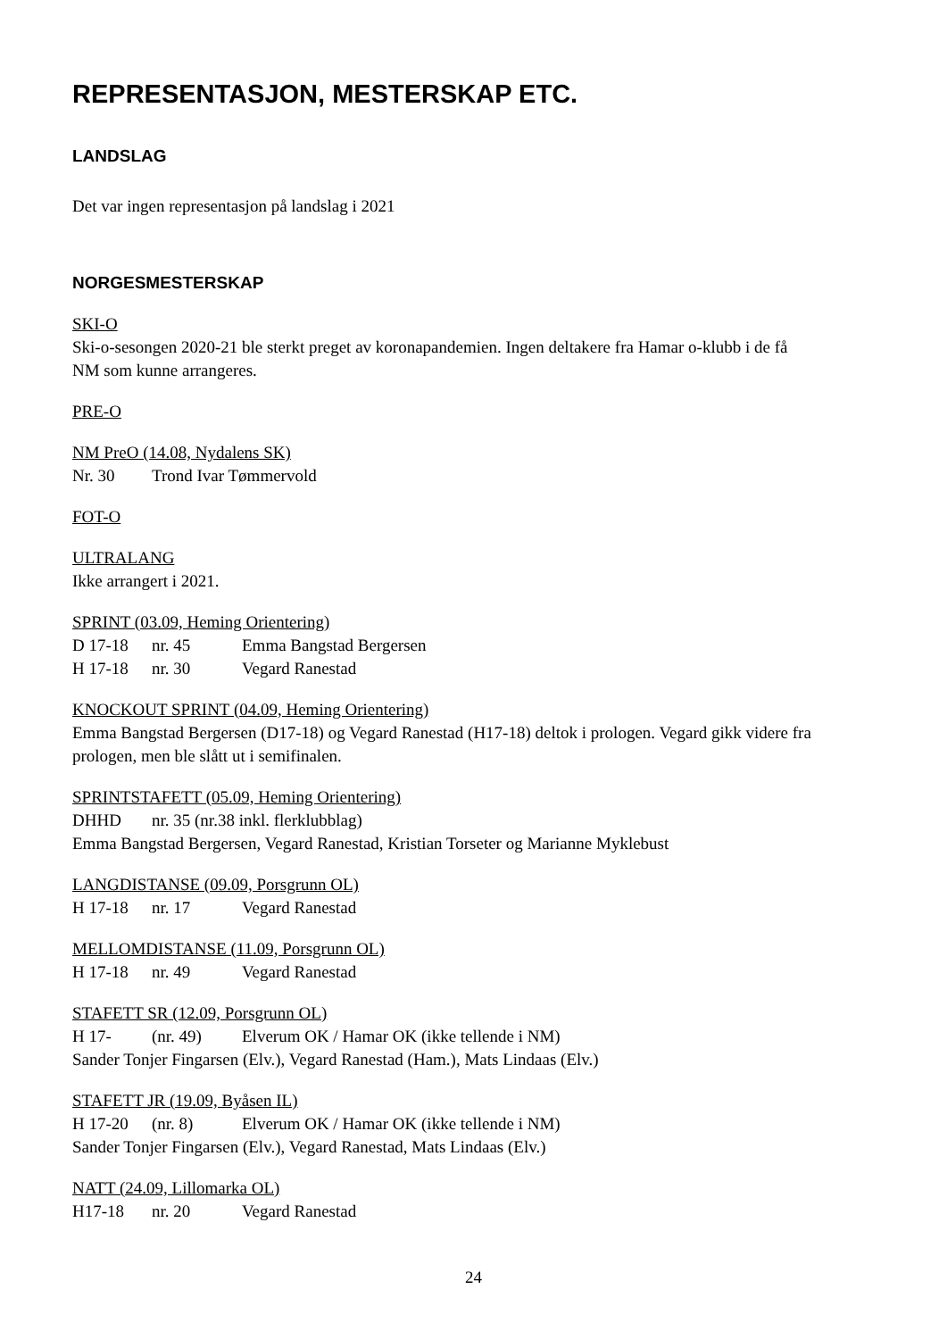REPRESENTASJON, MESTERSKAP ETC.
LANDSLAG
Det var ingen representasjon på landslag i 2021
NORGESMESTERSKAP
SKI-O
Ski-o-sesongen 2020-21 ble sterkt preget av koronapandemien. Ingen deltakere fra Hamar o-klubb i de få NM som kunne arrangeres.
PRE-O
NM PreO (14.08, Nydalens SK)
Nr. 30 Trond Ivar Tømmervold
FOT-O
ULTRALANG
Ikke arrangert i 2021.
SPRINT (03.09, Heming Orientering)
D 17-18 nr. 45 Emma Bangstad Bergersen
H 17-18 nr. 30 Vegard Ranestad
KNOCKOUT SPRINT (04.09, Heming Orientering)
Emma Bangstad Bergersen (D17-18) og Vegard Ranestad (H17-18) deltok i prologen. Vegard gikk videre fra prologen, men ble slått ut i semifinalen.
SPRINTSTAFETT (05.09, Heming Orientering)
DHHD nr. 35 (nr.38 inkl. flerklubblag)
Emma Bangstad Bergersen, Vegard Ranestad, Kristian Torseter og Marianne Myklebust
LANGDISTANSE (09.09, Porsgrunn OL)
H 17-18 nr. 17 Vegard Ranestad
MELLOMDISTANSE (11.09, Porsgrunn OL)
H 17-18 nr. 49 Vegard Ranestad
STAFETT SR (12.09, Porsgrunn OL)
H 17- (nr. 49) Elverum OK / Hamar OK (ikke tellende i NM)
Sander Tonjer Fingarsen (Elv.), Vegard Ranestad (Ham.), Mats Lindaas (Elv.)
STAFETT JR (19.09, Byåsen IL)
H 17-20 (nr. 8) Elverum OK / Hamar OK (ikke tellende i NM)
Sander Tonjer Fingarsen (Elv.), Vegard Ranestad, Mats Lindaas (Elv.)
NATT (24.09, Lillomarka OL)
H17-18 nr. 20 Vegard Ranestad
24